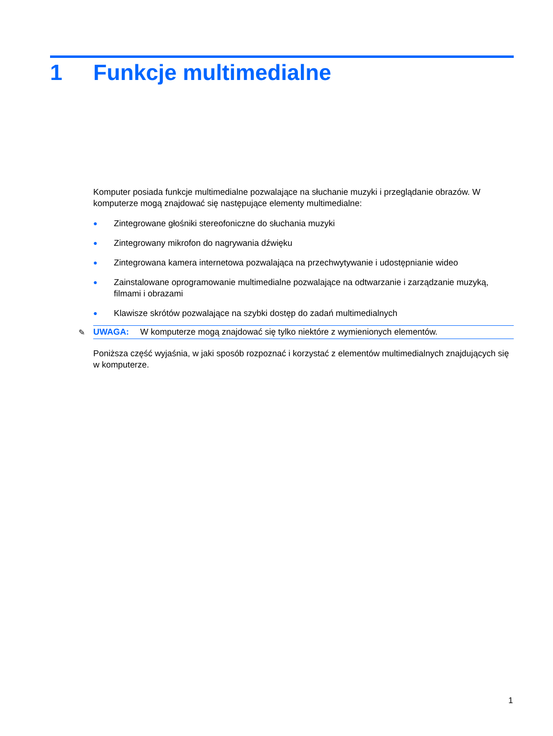1 Funkcje multimedialne
Komputer posiada funkcje multimedialne pozwalające na słuchanie muzyki i przeglądanie obrazów. W komputerze mogą znajdować się następujące elementy multimedialne:
● Zintegrowane głośniki stereofoniczne do słuchania muzyki
● Zintegrowany mikrofon do nagrywania dźwięku
● Zintegrowana kamera internetowa pozwalająca na przechwytywanie i udostępnianie wideo
● Zainstalowane oprogramowanie multimedialne pozwalające na odtwarzanie i zarządzanie muzyką, filmami i obrazami
● Klawisze skrótów pozwalające na szybki dostęp do zadań multimedialnych
✎ UWAGA: W komputerze mogą znajdować się tylko niektóre z wymienionych elementów.
Poniższa część wyjaśnia, w jaki sposób rozpoznać i korzystać z elementów multimedialnych znajdujących się w komputerze.
1